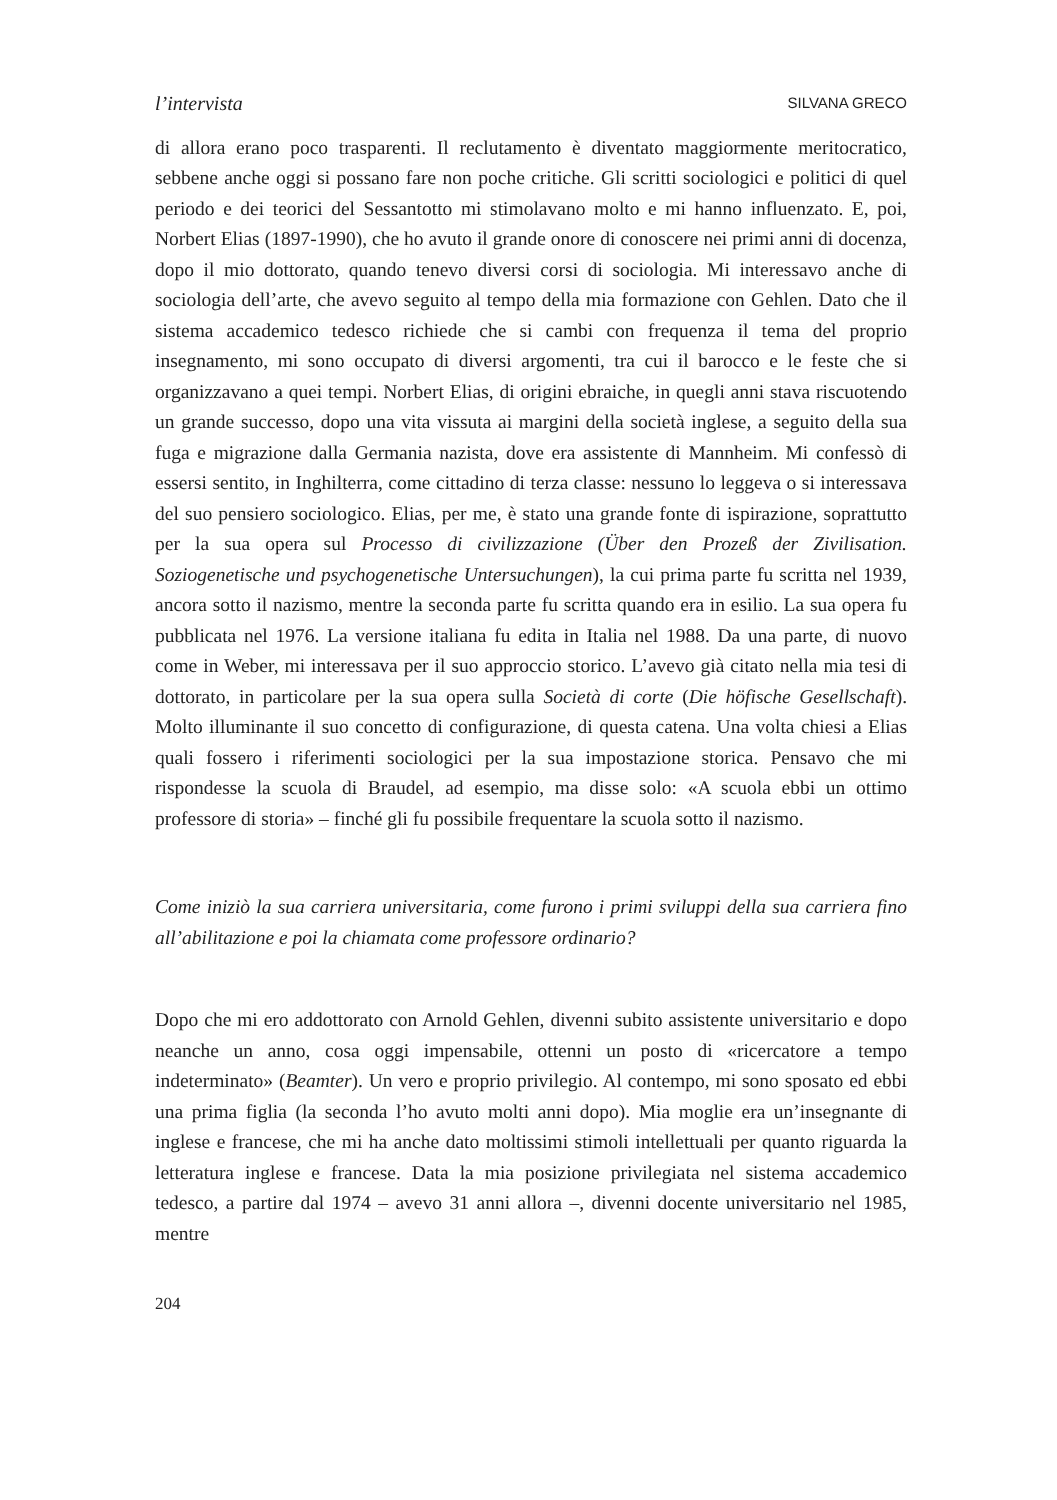l’intervista SILVANA GRECO
di allora erano poco trasparenti. Il reclutamento è diventato maggiormente meritocratico, sebbene anche oggi si possano fare non poche critiche. Gli scritti sociologici e politici di quel periodo e dei teorici del Sessantotto mi stimolavano molto e mi hanno influenzato. E, poi, Norbert Elias (1897-1990), che ho avuto il grande onore di conoscere nei primi anni di docenza, dopo il mio dottorato, quando tenevo diversi corsi di sociologia. Mi interessavo anche di sociologia dell’arte, che avevo seguito al tempo della mia formazione con Gehlen. Dato che il sistema accademico tedesco richiede che si cambi con frequenza il tema del proprio insegnamento, mi sono occupato di diversi argomenti, tra cui il barocco e le feste che si organizzavano a quei tempi. Norbert Elias, di origini ebraiche, in quegli anni stava riscuotendo un grande successo, dopo una vita vissuta ai margini della società inglese, a seguito della sua fuga e migrazione dalla Germania nazista, dove era assistente di Mannheim. Mi confessò di essersi sentito, in Inghilterra, come cittadino di terza classe: nessuno lo leggeva o si interessava del suo pensiero sociologico. Elias, per me, è stato una grande fonte di ispirazione, soprattutto per la sua opera sul Processo di civilizzazione (Über den Prozeß der Zivilisation. Soziogenetische und psychogenetische Untersuchungen), la cui prima parte fu scritta nel 1939, ancora sotto il nazismo, mentre la seconda parte fu scritta quando era in esilio. La sua opera fu pubblicata nel 1976. La versione italiana fu edita in Italia nel 1988. Da una parte, di nuovo come in Weber, mi interessava per il suo approccio storico. L’avevo già citato nella mia tesi di dottorato, in particolare per la sua opera sulla Società di corte (Die höfische Gesellschaft). Molto illuminante il suo concetto di configurazione, di questa catena. Una volta chiesi a Elias quali fossero i riferimenti sociologici per la sua impostazione storica. Pensavo che mi rispondesse la scuola di Braudel, ad esempio, ma disse solo: «A scuola ebbi un ottimo professore di storia» – finché gli fu possibile frequentare la scuola sotto il nazismo.
Come iniziò la sua carriera universitaria, come furono i primi sviluppi della sua carriera fino all’abilitazione e poi la chiamata come professore ordinario?
Dopo che mi ero addottorato con Arnold Gehlen, divenni subito assistente universitario e dopo neanche un anno, cosa oggi impensabile, ottenni un posto di «ricercatore a tempo indeterminato» (Beamter). Un vero e proprio privilegio. Al contempo, mi sono sposato ed ebbi una prima figlia (la seconda l’ho avuto molti anni dopo). Mia moglie era un’insegnante di inglese e francese, che mi ha anche dato moltissimi stimoli intellettuali per quanto riguarda la letteratura inglese e francese. Data la mia posizione privilegiata nel sistema accademico tedesco, a partire dal 1974 – avevo 31 anni allora –, divenni docente universitario nel 1985, mentre
204